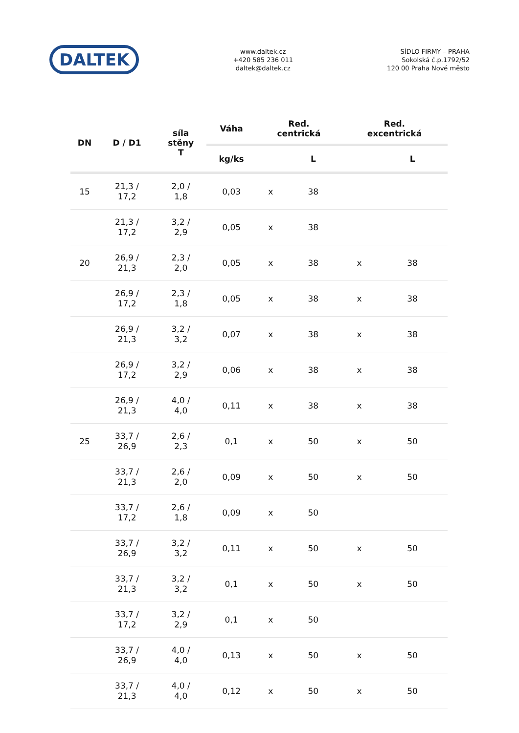DALTEK
www.daltek.cz
+420 585 236 011
daltek@daltek.cz
SÍDLO FIRMY – PRAHA
Sokolská č.p.1792/52
120 00 Praha Nové město
| DN | D / D1 | síla stěny T | Váha | Red. centrická | | Red. excentrická | |
| --- | --- | --- | --- | --- | --- | --- | --- |
| | | | kg/ks | | L | | L |
| 15 | 21,3 / 17,2 | 2,0 / 1,8 | 0,03 | x | 38 | | |
| | 21,3 / 17,2 | 3,2 / 2,9 | 0,05 | x | 38 | | |
| 20 | 26,9 / 21,3 | 2,3 / 2,0 | 0,05 | x | 38 | x | 38 |
| | 26,9 / 17,2 | 2,3 / 1,8 | 0,05 | x | 38 | x | 38 |
| | 26,9 / 21,3 | 3,2 / 3,2 | 0,07 | x | 38 | x | 38 |
| | 26,9 / 17,2 | 3,2 / 2,9 | 0,06 | x | 38 | x | 38 |
| | 26,9 / 21,3 | 4,0 / 4,0 | 0,11 | x | 38 | x | 38 |
| 25 | 33,7 / 26,9 | 2,6 / 2,3 | 0,1 | x | 50 | x | 50 |
| | 33,7 / 21,3 | 2,6 / 2,0 | 0,09 | x | 50 | x | 50 |
| | 33,7 / 17,2 | 2,6 / 1,8 | 0,09 | x | 50 | | |
| | 33,7 / 26,9 | 3,2 / 3,2 | 0,11 | x | 50 | x | 50 |
| | 33,7 / 21,3 | 3,2 / 3,2 | 0,1 | x | 50 | x | 50 |
| | 33,7 / 17,2 | 3,2 / 2,9 | 0,1 | x | 50 | | |
| | 33,7 / 26,9 | 4,0 / 4,0 | 0,13 | x | 50 | x | 50 |
| | 33,7 / 21,3 | 4,0 / 4,0 | 0,12 | x | 50 | x | 50 |